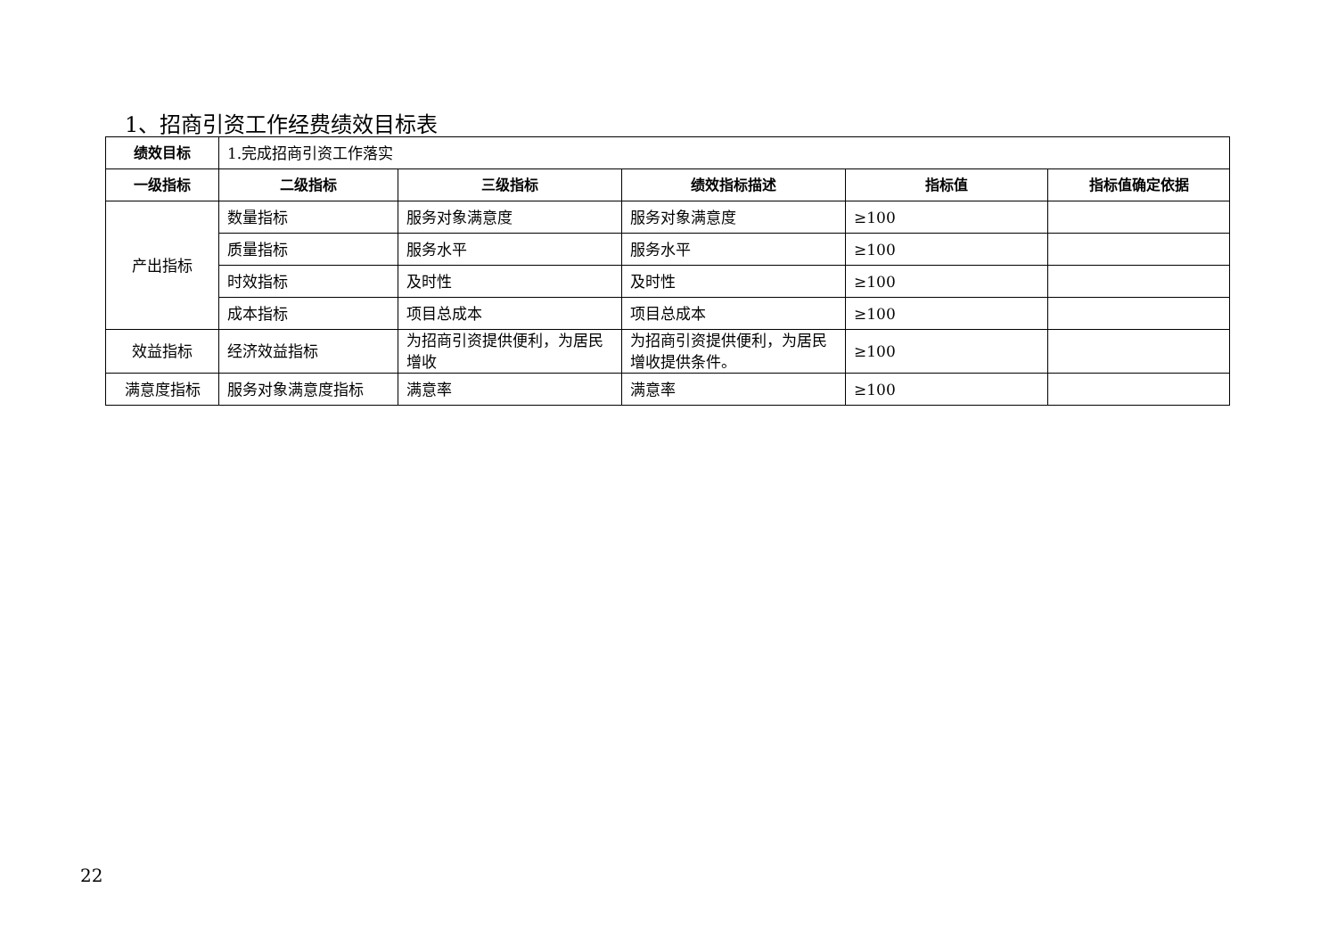1、招商引资工作经费绩效目标表
| 绩效目标 | 1.完成招商引资工作落实 | | | | |
| 一级指标 | 二级指标 | 三级指标 | 绩效指标描述 | 指标值 | 指标值确定依据 |
| 产出指标 | 数量指标 | 服务对象满意度 | 服务对象满意度 | ≥100 | |
| | 质量指标 | 服务水平 | 服务水平 | ≥100 | |
| | 时效指标 | 及时性 | 及时性 | ≥100 | |
| | 成本指标 | 项目总成本 | 项目总成本 | ≥100 | |
| 效益指标 | 经济效益指标 | 为招商引资提供便利，为居民增收 | 为招商引资提供便利，为居民增收提供条件。 | ≥100 | |
| 满意度指标 | 服务对象满意度指标 | 满意率 | 满意率 | ≥100 | |
22